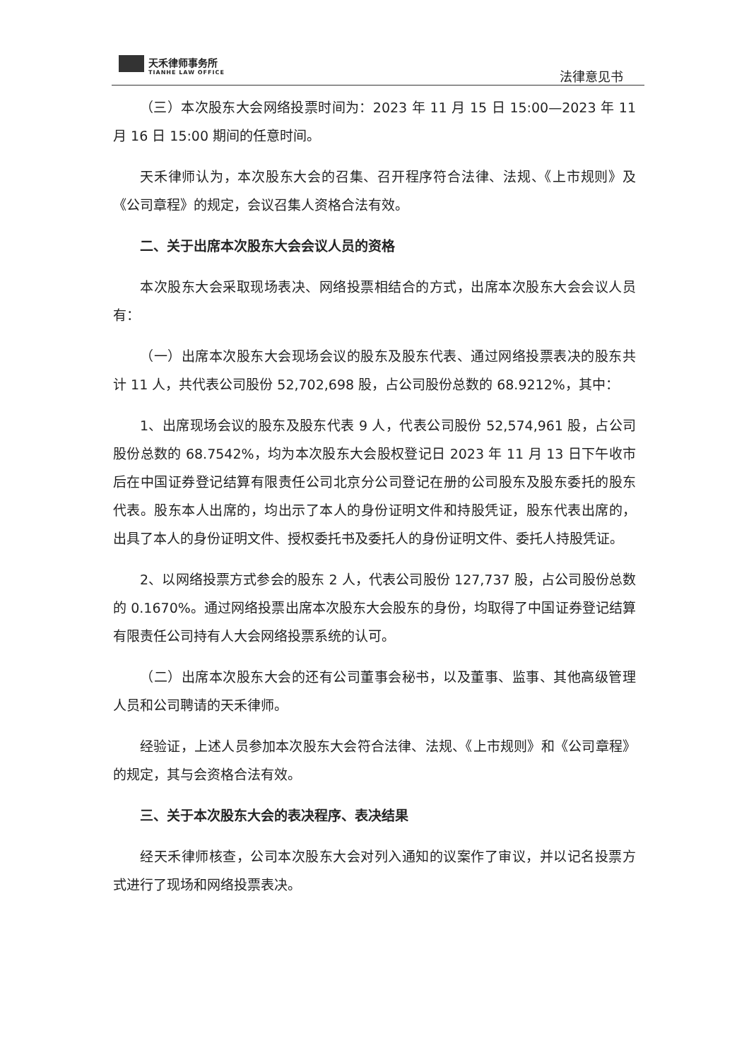天禾律师事务所
TIANHE LAW OFFICE
法律意见书
（三）本次股东大会网络投票时间为：2023 年 11 月 15 日 15:00—2023 年 11 月 16 日 15:00 期间的任意时间。
天禾律师认为，本次股东大会的召集、召开程序符合法律、法规、《上市规则》及《公司章程》的规定，会议召集人资格合法有效。
二、关于出席本次股东大会会议人员的资格
本次股东大会采取现场表决、网络投票相结合的方式，出席本次股东大会会议人员有：
（一）出席本次股东大会现场会议的股东及股东代表、通过网络投票表决的股东共计 11 人，共代表公司股份 52,702,698 股，占公司股份总数的 68.9212%，其中：
1、出席现场会议的股东及股东代表 9 人，代表公司股份 52,574,961 股，占公司股份总数的 68.7542%，均为本次股东大会股权登记日 2023 年 11 月 13 日下午收市后在中国证券登记结算有限责任公司北京分公司登记在册的公司股东及股东委托的股东代表。股东本人出席的，均出示了本人的身份证明文件和持股凭证，股东代表出席的，出具了本人的身份证明文件、授权委托书及委托人的身份证明文件、委托人持股凭证。
2、以网络投票方式参会的股东 2 人，代表公司股份 127,737 股，占公司股份总数的 0.1670%。通过网络投票出席本次股东大会股东的身份，均取得了中国证券登记结算有限责任公司持有人大会网络投票系统的认可。
（二）出席本次股东大会的还有公司董事会秘书，以及董事、监事、其他高级管理人员和公司聘请的天禾律师。
经验证，上述人员参加本次股东大会符合法律、法规、《上市规则》和《公司章程》的规定，其与会资格合法有效。
三、关于本次股东大会的表决程序、表决结果
经天禾律师核查，公司本次股东大会对列入通知的议案作了审议，并以记名投票方式进行了现场和网络投票表决。